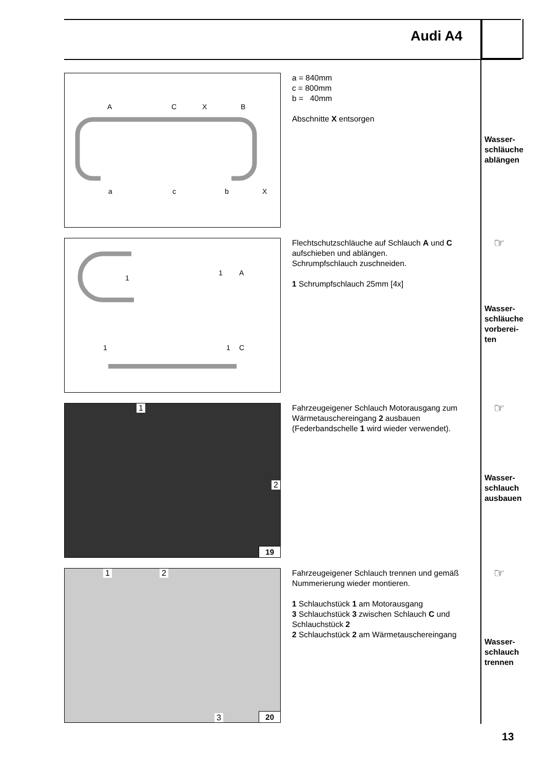Audi A4
a
c
b
A
C
X
B
X
a = 840mm
c = 800mm
b = 40mm
Abschnitte X entsorgen
Wasser-
schläuche
ablängen
1
1
A
1
1
C
Flechtschutzschläuche auf Schlauch A und C aufschieben und ablängen.
Schrumpfschlauch zuschneiden.
1 Schrumpfschlauch 25mm [4x]
☞
Wasser-
schläuche
vorberei-
ten
1
2
19
Fahrzeugeigener Schlauch Motorausgang zum Wärmetauschereingang 2 ausbauen (Federbandschelle 1 wird wieder verwendet).
☞
Wasser-
schlauch
ausbauen
1 2
3 20
Fahrzeugeigener Schlauch trennen und gemäß Nummerierung wieder montieren.
1 Schlauchstück 1 am Motorausgang
3 Schlauchstück 3 zwischen Schlauch C und Schlauchstück 2
2 Schlauchstück 2 am Wärmetauschereingang
☞
Wasser-
schlauch
trennen
13